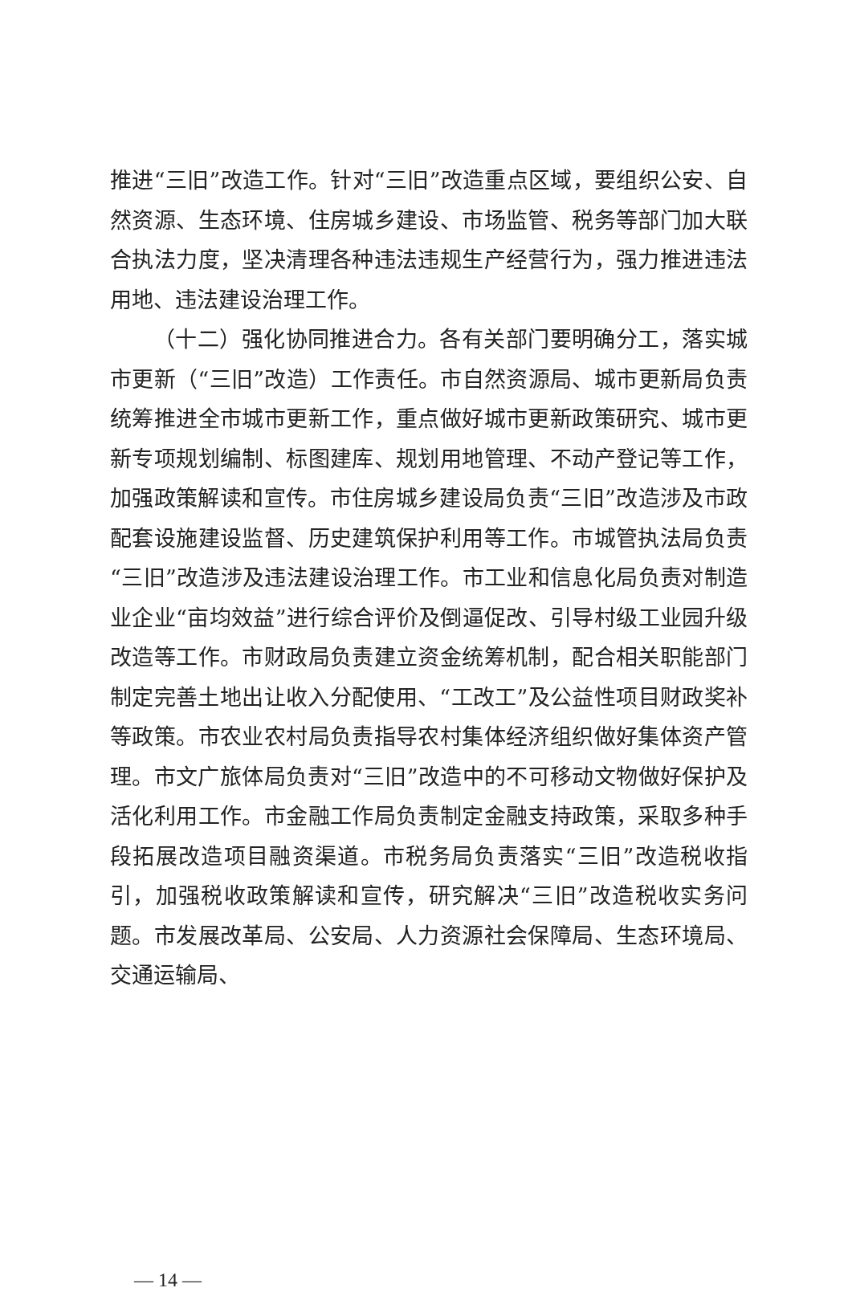推进“三旧”改造工作。针对“三旧”改造重点区域，要组织公安、自然资源、生态环境、住房城乡建设、市场监管、税务等部门加大联合执法力度，坚决清理各种违法违规生产经营行为，强力推进违法用地、违法建设治理工作。
（十二）强化协同推进合力。各有关部门要明确分工，落实城市更新（“三旧”改造）工作责任。市自然资源局、城市更新局负责统筹推进全市城市更新工作，重点做好城市更新政策研究、城市更新专项规划编制、标图建库、规划用地管理、不动产登记等工作，加强政策解读和宣传。市住房城乡建设局负责“三旧”改造涉及市政配套设施建设监督、历史建筑保护利用等工作。市城管执法局负责“三旧”改造涉及违法建设治理工作。市工业和信息化局负责对制造业企业“亩均效益”进行综合评价及倒逼促改、引导村级工业园升级改造等工作。市财政局负责建立资金统筹机制，配合相关职能部门制定完善土地出让收入分配使用、“工改工”及公益性项目财政奖补等政策。市农业农村局负责指导农村集体经济组织做好集体资产管理。市文广旅体局负责对“三旧”改造中的不可移动文物做好保护及活化利用工作。市金融工作局负责制定金融支持政策，采取多种手段拓展改造项目融资渠道。市税务局负责落实“三旧”改造税收指引，加强税收政策解读和宣传，研究解决“三旧”改造税收实务问题。市发展改革局、公安局、人力资源社会保障局、生态环境局、交通运输局、
— 14 —